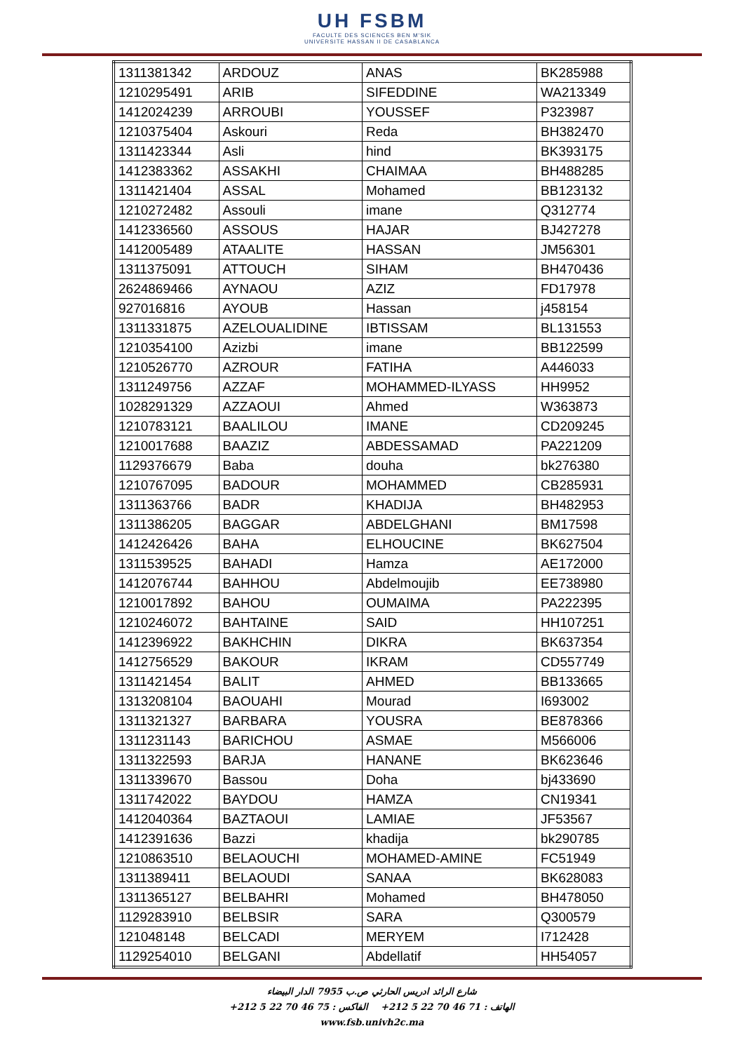UH FSBM
FACULTE DES SCIENCES BEN M'SIK
UNIVERSITE HASSAN II DE CASABLANCA
| 1311381342 | ARDOUZ | ANAS | BK285988 |
| 1210295491 | ARIB | SIFEDDINE | WA213349 |
| 1412024239 | ARROUBI | YOUSSEF | P323987 |
| 1210375404 | Askouri | Reda | BH382470 |
| 1311423344 | Asli | hind | BK393175 |
| 1412383362 | ASSAKHI | CHAIMAA | BH488285 |
| 1311421404 | ASSAL | Mohamed | BB123132 |
| 1210272482 | Assouli | imane | Q312774 |
| 1412336560 | ASSOUS | HAJAR | BJ427278 |
| 1412005489 | ATAALITE | HASSAN | JM56301 |
| 1311375091 | ATTOUCH | SIHAM | BH470436 |
| 2624869466 | AYNAOU | AZIZ | FD17978 |
| 927016816 | AYOUB | Hassan | j458154 |
| 1311331875 | AZELOUALIDINE | IBTISSAM | BL131553 |
| 1210354100 | Azizbi | imane | BB122599 |
| 1210526770 | AZROUR | FATIHA | A446033 |
| 1311249756 | AZZAF | MOHAMMED-ILYASS | HH9952 |
| 1028291329 | AZZAOUI | Ahmed | W363873 |
| 1210783121 | BAALILOU | IMANE | CD209245 |
| 1210017688 | BAAZIZ | ABDESSAMAD | PA221209 |
| 1129376679 | Baba | douha | bk276380 |
| 1210767095 | BADOUR | MOHAMMED | CB285931 |
| 1311363766 | BADR | KHADIJA | BH482953 |
| 1311386205 | BAGGAR | ABDELGHANI | BM17598 |
| 1412426426 | BAHA | ELHOUCINE | BK627504 |
| 1311539525 | BAHADI | Hamza | AE172000 |
| 1412076744 | BAHHOU | Abdelmoujib | EE738980 |
| 1210017892 | BAHOU | OUMAIMA | PA222395 |
| 1210246072 | BAHTAINE | SAID | HH107251 |
| 1412396922 | BAKHCHIN | DIKRA | BK637354 |
| 1412756529 | BAKOUR | IKRAM | CD557749 |
| 1311421454 | BALIT | AHMED | BB133665 |
| 1313208104 | BAOUAHI | Mourad | I693002 |
| 1311321327 | BARBARA | YOUSRA | BE878366 |
| 1311231143 | BARICHOU | ASMAE | M566006 |
| 1311322593 | BARJA | HANANE | BK623646 |
| 1311339670 | Bassou | Doha | bj433690 |
| 1311742022 | BAYDOU | HAMZA | CN19341 |
| 1412040364 | BAZTAOUI | LAMIAE | JF53567 |
| 1412391636 | Bazzi | khadija | bk290785 |
| 1210863510 | BELAOUCHI | MOHAMED-AMINE | FC51949 |
| 1311389411 | BELAOUDI | SANAA | BK628083 |
| 1311365127 | BELBAHRI | Mohamed | BH478050 |
| 1129283910 | BELBSIR | SARA | Q300579 |
| 121048148 | BELCADI | MERYEM | I712428 |
| 1129254010 | BELGANI | Abdellatif | HH54057 |
شارع الرائد ادريس الحارثي ص.ب 7955 الدار البيضاء
الهاتف : 71 46 70 22 5 212+ الفاكس : 75 46 70 22 5 212+
www.fsb.univh2c.ma